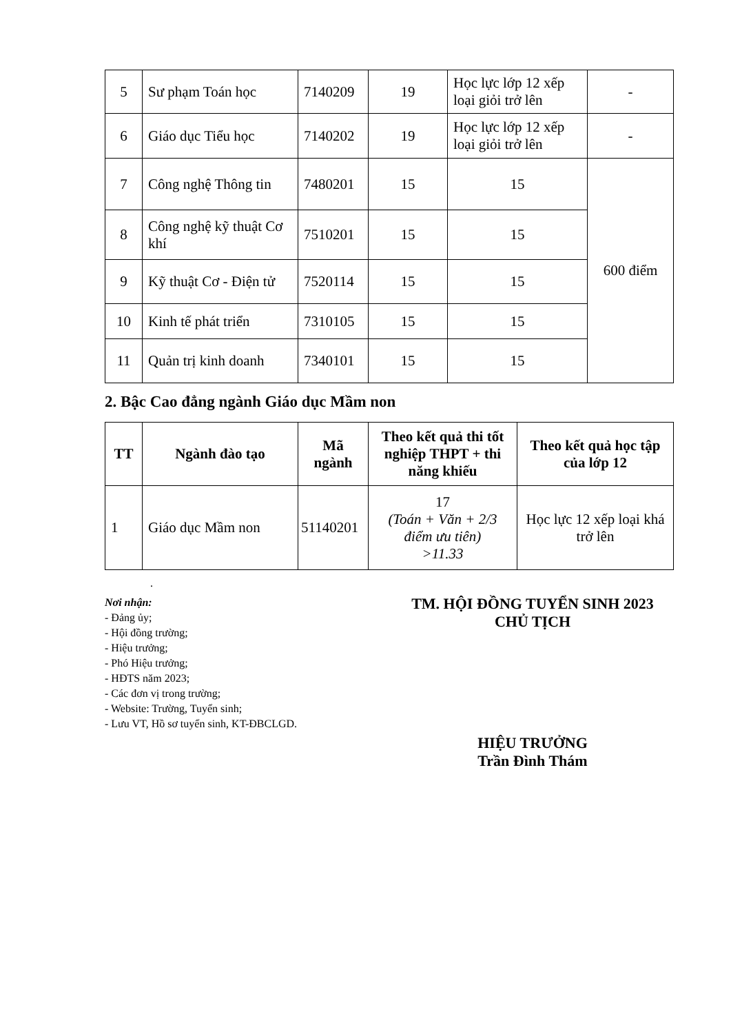| 5 | Sư phạm Toán học | 7140209 | 19 | Học lực lớp 12 xếp loại giỏi trở lên | - |
| 6 | Giáo dục Tiểu học | 7140202 | 19 | Học lực lớp 12 xếp loại giỏi trở lên | - |
| 7 | Công nghệ Thông tin | 7480201 | 15 | 15 | 600 điểm |
| 8 | Công nghệ kỹ thuật Cơ khí | 7510201 | 15 | 15 | |
| 9 | Kỹ thuật Cơ - Điện tử | 7520114 | 15 | 15 | |
| 10 | Kinh tế phát triển | 7310105 | 15 | 15 | |
| 11 | Quản trị kinh doanh | 7340101 | 15 | 15 | |
2. Bậc Cao đẳng ngành Giáo dục Mầm non
| TT | Ngành đào tạo | Mã ngành | Theo kết quả thi tốt nghiệp THPT + thi năng khiếu | Theo kết quả học tập của lớp 12 |
| --- | --- | --- | --- | --- |
| 1 | Giáo dục Mầm non | 51140201 | 17 (Toán + Văn + 2/3 điểm ưu tiên) >11.33 | Học lực 12 xếp loại khá trở lên |
.
Nơi nhận:
- Đảng ủy;
- Hội đồng trường;
- Hiệu trưởng;
- Phó Hiệu trưởng;
- HĐTS năm 2023;
- Các đơn vị trong trường;
- Website: Trường, Tuyển sinh;
- Lưu VT, Hồ sơ tuyển sinh, KT-ĐBCLGD.
TM. HỘI ĐỒNG TUYỂN SINH 2023
CHỦ TỊCH
HIỆU TRƯỞNG
Trần Đình Thám